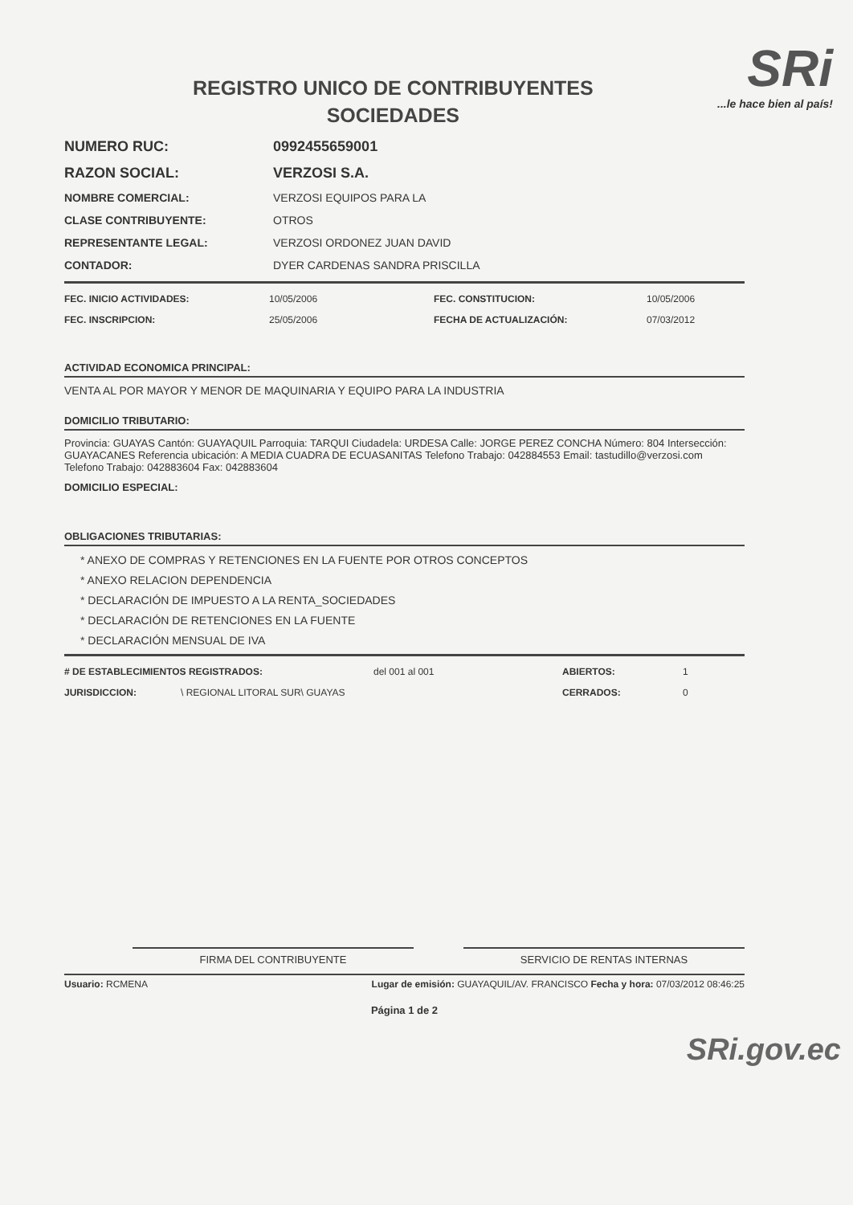REGISTRO UNICO DE CONTRIBUYENTES
SOCIEDADES
SRi...le hace bien al país!
NUMERO RUC: 0992455659001
RAZON SOCIAL: VERZOSI S.A.
NOMBRE COMERCIAL: VERZOSI EQUIPOS PARA LA
CLASE CONTRIBUYENTE: OTROS
REPRESENTANTE LEGAL: VERZOSI ORDONEZ JUAN DAVID
CONTADOR: DYER CARDENAS SANDRA PRISCILLA
FEC. INICIO ACTIVIDADES: 10/05/2006 FEC. CONSTITUCION: 10/05/2006
FEC. INSCRIPCION: 25/05/2006 FECHA DE ACTUALIZACIÓN: 07/03/2012
ACTIVIDAD ECONOMICA PRINCIPAL:
VENTA AL POR MAYOR Y MENOR DE MAQUINARIA Y EQUIPO PARA LA INDUSTRIA
DOMICILIO TRIBUTARIO:
Provincia: GUAYAS Cantón: GUAYAQUIL Parroquia: TARQUI Ciudadela: URDESA Calle: JORGE PEREZ CONCHA Número: 804 Intersección: GUAYACANES Referencia ubicación: A MEDIA CUADRA DE ECUASANITAS Telefono Trabajo: 042884553 Email: tastudillo@verzosi.com Telefono Trabajo: 042883604 Fax: 042883604
DOMICILIO ESPECIAL:
OBLIGACIONES TRIBUTARIAS:
* ANEXO DE COMPRAS Y RETENCIONES EN LA FUENTE POR OTROS CONCEPTOS
* ANEXO RELACION DEPENDENCIA
* DECLARACIÓN DE IMPUESTO A LA RENTA_SOCIEDADES
* DECLARACIÓN DE RETENCIONES EN LA FUENTE
* DECLARACIÓN MENSUAL DE IVA
# DE ESTABLECIMIENTOS REGISTRADOS: del 001 al 001 ABIERTOS: 1
JURISDICCION: \ REGIONAL LITORAL SUR\ GUAYAS CERRADOS: 0
FIRMA DEL CONTRIBUYENTE SERVICIO DE RENTAS INTERNAS
Usuario: RCMENA Lugar de emisión: GUAYAQUIL/AV. FRANCISCO Fecha y hora: 07/03/2012 08:46:25
Página 1 de 2
SRi.gov.ec